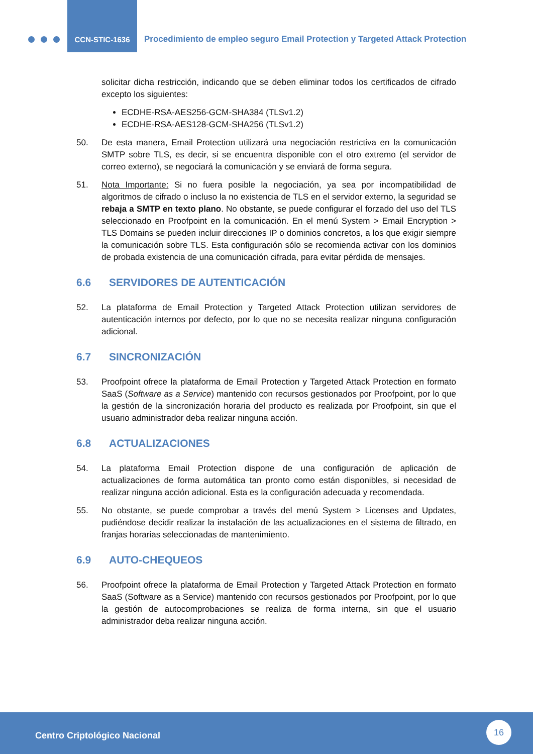CCN-STIC-1636
Procedimiento de empleo seguro Email Protection y Targeted Attack Protection
solicitar dicha restricción, indicando que se deben eliminar todos los certificados de cifrado excepto los siguientes:
ECDHE-RSA-AES256-GCM-SHA384 (TLSv1.2)
ECDHE-RSA-AES128-GCM-SHA256 (TLSv1.2)
50. De esta manera, Email Protection utilizará una negociación restrictiva en la comunicación SMTP sobre TLS, es decir, si se encuentra disponible con el otro extremo (el servidor de correo externo), se negociará la comunicación y se enviará de forma segura.
51. Nota Importante: Si no fuera posible la negociación, ya sea por incompatibilidad de algoritmos de cifrado o incluso la no existencia de TLS en el servidor externo, la seguridad se rebaja a SMTP en texto plano. No obstante, se puede configurar el forzado del uso del TLS seleccionado en Proofpoint en la comunicación. En el menú System > Email Encryption > TLS Domains se pueden incluir direcciones IP o dominios concretos, a los que exigir siempre la comunicación sobre TLS. Esta configuración sólo se recomienda activar con los dominios de probada existencia de una comunicación cifrada, para evitar pérdida de mensajes.
6.6 SERVIDORES DE AUTENTICACIÓN
52. La plataforma de Email Protection y Targeted Attack Protection utilizan servidores de autenticación internos por defecto, por lo que no se necesita realizar ninguna configuración adicional.
6.7 SINCRONIZACIÓN
53. Proofpoint ofrece la plataforma de Email Protection y Targeted Attack Protection en formato SaaS (Software as a Service) mantenido con recursos gestionados por Proofpoint, por lo que la gestión de la sincronización horaria del producto es realizada por Proofpoint, sin que el usuario administrador deba realizar ninguna acción.
6.8 ACTUALIZACIONES
54. La plataforma Email Protection dispone de una configuración de aplicación de actualizaciones de forma automática tan pronto como están disponibles, si necesidad de realizar ninguna acción adicional. Esta es la configuración adecuada y recomendada.
55. No obstante, se puede comprobar a través del menú System > Licenses and Updates, pudiéndose decidir realizar la instalación de las actualizaciones en el sistema de filtrado, en franjas horarias seleccionadas de mantenimiento.
6.9 AUTO-CHEQUEOS
56. Proofpoint ofrece la plataforma de Email Protection y Targeted Attack Protection en formato SaaS (Software as a Service) mantenido con recursos gestionados por Proofpoint, por lo que la gestión de autocomprobaciones se realiza de forma interna, sin que el usuario administrador deba realizar ninguna acción.
Centro Criptológico Nacional
16